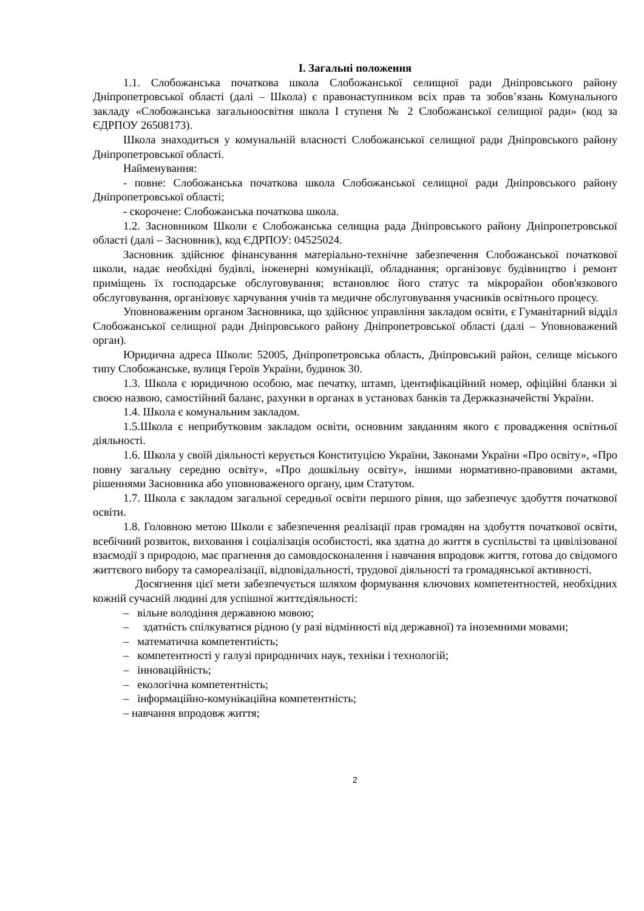I. Загальні положення
1.1. Слобожанська початкова школа Слобожанської селищної ради Дніпровського району Дніпропетровської області (далі – Школа) є правонаступником всіх прав та зобов’язань Комунального закладу «Слобожанська загальноосвітня школа І ступеня № 2 Слобожанської селищної ради» (код за ЄДРПОУ 26508173).
Школа знаходиться у комунальній власності Слобожанської селищної ради Дніпровського району Дніпропетровської області.
Найменування:
- повне: Слобожанська початкова школа Слобожанської селищної ради Дніпровського району Дніпропетровської області;
- скорочене: Слобожанська початкова школа.
1.2. Засновником Школи є Слобожанська селищна рада Дніпровського району Дніпропетровської області (далі – Засновник), код ЄДРПОУ: 04525024.
Засновник здійснює фінансування матеріально-технічне забезпечення Слобожанської початкової школи, надає необхідні будівлі, інженерні комунікації, обладнання; організовує будівництво і ремонт приміщень їх господарське обслуговування; встановлює його статус та мікрорайон обов'язкового обслуговування, організовує харчування учнів та медичне обслуговування учасників освітнього процесу.
Уповноваженим органом Засновника, що здійснює управління закладом освіти, є Гуманітарний відділ Слобожанської селищної ради Дніпровського району Дніпропетровської області (далі – Уповноважений орган).
Юридична адреса Школи: 52005, Дніпропетровська область, Дніпровський район, селище міського типу Слобожанське, вулиця Героїв України, будинок 30.
1.3. Школа є юридичною особою, має печатку, штамп, ідентифікаційний номер, офіційні бланки зі своєю назвою, самостійний баланс, рахунки в органах в установах банків та Держказначействі України.
1.4. Школа є комунальним закладом.
1.5.Школа є неприбутковим закладом освіти, основним завданням якого є провадження освітньої діяльності.
1.6. Школа у своїй діяльності керується Конституцією України, Законами України «Про освіту», «Про повну загальну середню освіту», «Про дошкільну освіту», іншими нормативно-правовими актами, рішеннями Засновника або уповноваженого органу, цим Статутом.
1.7. Школа є закладом загальної середньої освіти першого рівня, що забезпечує здобуття початкової освіти.
1.8. Головною метою Школи є забезпечення реалізації прав громадян на здобуття початкової освіти, всебічний розвиток, виховання і соціалізація особистості, яка здатна до життя в суспільстві та цивілізованої взаємодії з природою, має прагнення до самовдосконалення і навчання впродовж життя, готова до свідомого життєвого вибору та самореалізації, відповідальності, трудової діяльності та громадянської активності.
Досягнення цієї мети забезпечується шляхом формування ключових компетентностей, необхідних кожній сучасній людині для успішної життєдіяльності:
– вільне володіння державною мовою;
– здатність спілкуватися рідною (у разі відмінності від державної) та іноземними мовами;
– математична компетентність;
– компетентності у галузі природничих наук, техніки і технологій;
– інноваційність;
– екологічна компетентність;
– інформаційно-комунікаційна компетентність;
– навчання впродовж життя;
2